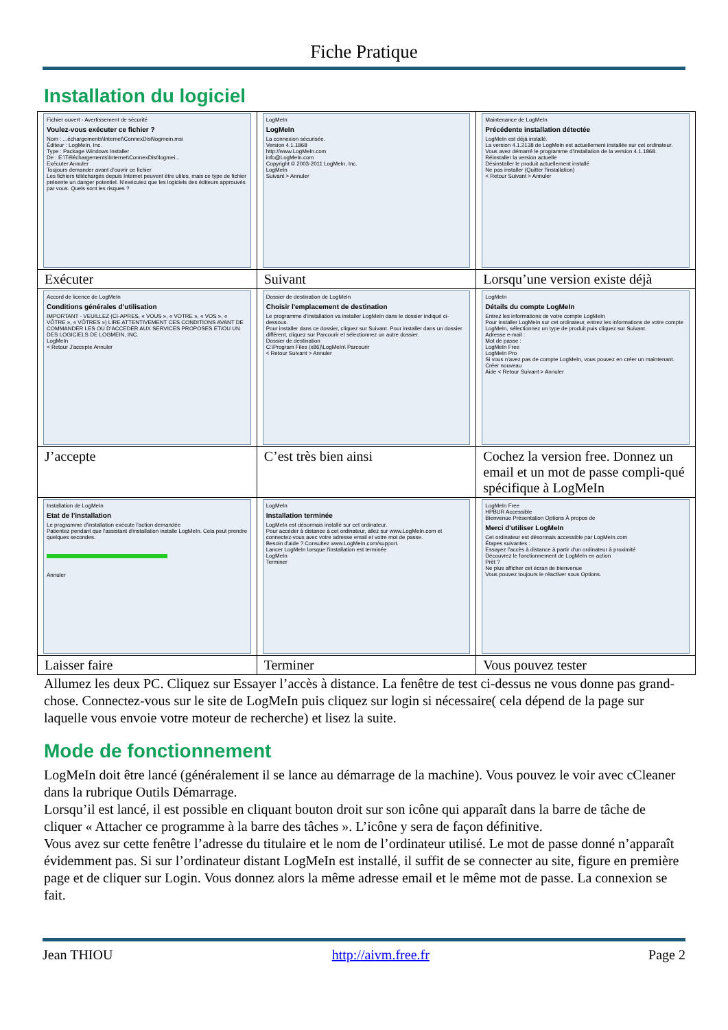Fiche Pratique
Installation du logiciel
| Fichier ouvert - Avertissement de sécurité Voulez-vous exécuter ce fichier ? Nom : ...échargements\Internet\ConnexDist\logmein.msi Éditeur : LogMeIn, Inc. Type : Package Windows Installer De : E:\Téléchargements\Internet\ConnexDist\logmei... Exécuter Annuler Toujours demander avant d'ouvrir ce fichier Les fichiers téléchargés depuis Internet peuvent être utiles, mais ce type de fichier présente un danger potentiel. N'exécutez que les logiciels des éditeurs approuvés par vous. Quels sont les risques ? Exécuter | LogMeIn LogMeIn La connexion sécurisée. Version 4.1.1868 http://www.LogMeIn.com info@LogMeIn.com Copyright © 2003-2011 LogMeIn, Inc. LogMeIn Suivant > Annuler Suivant | Maintenance de LogMeIn Précédente installation détectée LogMeIn est déjà installé. La version 4.1.2138 de LogMeIn est actuellement installée sur cet ordinateur. Vous avez démarré le programme d'installation de la version 4.1.1868. Réinstaller la version actuelle Désinstaller le produit actuellement installé Ne pas installer (Quitter l'installation) < Retour Suivant > Annuler Lorsqu’une version existe déjà |
| Accord de licence de LogMeIn Conditions générales d’utilisation IMPORTANT - VEUILLEZ (CI-APRES, « VOUS », « VOTRE », « VOS », « VÔTRE », « VÔTRES ») LIRE ATTENTIVEMENT CES CONDITIONS AVANT DE COMMANDER LES OU D'ACCEDER AUX SERVICES PROPOSES ET/OU UN DES LOGICIELS DE LOGMEIN, INC. LogMeIn < Retour J'accepte Annuler J’accepte | Dossier de destination de LogMeIn Choisir l'emplacement de destination Le programme d'installation va installer LogMeIn dans le dossier indiqué ci-dessous. Pour installer dans ce dossier, cliquez sur Suivant. Pour installer dans un dossier différent, cliquez sur Parcourir et sélectionnez un autre dossier. Dossier de destination C:\Program Files (x86)\LogMeIn\ Parcourir < Retour Suivant > Annuler C’est très bien ainsi | LogMeIn Détails du compte LogMeIn Entrez les informations de votre compte LogMeIn Pour installer LogMeIn sur cet ordinateur, entrez les informations de votre compte LogMeIn, sélectionnez un type de produit puis cliquez sur Suivant. Adresse e-mail : Mot de passe : LogMeIn Free LogMeIn Pro Si vous n'avez pas de compte LogMeIn, vous pouvez en créer un maintenant. Créer nouveau Aide < Retour Suivant > Annuler Cochez la version free. Donnez un email et un mot de passe compli-qué spécifique à LogMeIn |
| Installation de LogMeIn Etat de l'installation Le programme d'installation exécute l'action demandée Patientez pendant que l'assistant d'installation installe LogMeIn. Cela peut prendre quelques secondes. Annuler Laisser faire | LogMeIn Installation terminée LogMeIn est désormais installé sur cet ordinateur. Pour accéder à distance à cet ordinateur, allez sur www.LogMeIn.com et connectez-vous avec votre adresse email et votre mot de passe. Besoin d'aide ? Consultez www.LogMeIn.com/support. Lancer LogMeIn lorsque l'installation est terminée LogMeIn Terminer Terminer | LogMeIn Free HPBUR Accessible Bienvenue Présentation Options À propos de Merci d'utiliser LogMeIn Cet ordinateur est désormais accessible par LogMeIn.com Étapes suivantes : Essayez l'accès à distance à partir d'un ordinateur à proximité Découvrez le fonctionnement de LogMeIn en action Prêt ? Ne plus afficher cet écran de bienvenue Vous pouvez toujours le réactiver sous Options. Vous pouvez tester |
Allumez les deux PC. Cliquez sur Essayer l’accès à distance. La fenêtre de test ci-dessus ne vous donne pas grand-chose. Connectez-vous sur le site de LogMeIn puis cliquez sur login si nécessaire( cela dépend de la page sur laquelle vous envoie votre moteur de recherche) et lisez la suite.
Mode de fonctionnement
LogMeIn doit être lancé (généralement il se lance au démarrage de la machine). Vous pouvez le voir avec cCleaner dans la rubrique Outils Démarrage.
Lorsqu’il est lancé, il est possible en cliquant bouton droit sur son icône qui apparaît dans la barre de tâche de cliquer « Attacher ce programme à la barre des tâches ». L’icône y sera de façon définitive.
Vous avez sur cette fenêtre l’adresse du titulaire et le nom de l’ordinateur utilisé. Le mot de passe donné n’apparaît évidemment pas. Si sur l’ordinateur distant LogMeIn est installé, il suffit de se connecter au site, figure en première page et de cliquer sur Login. Vous donnez alors la même adresse email et le même mot de passe. La connexion se fait.
Jean THIOU http://aivm.free.fr Page 2